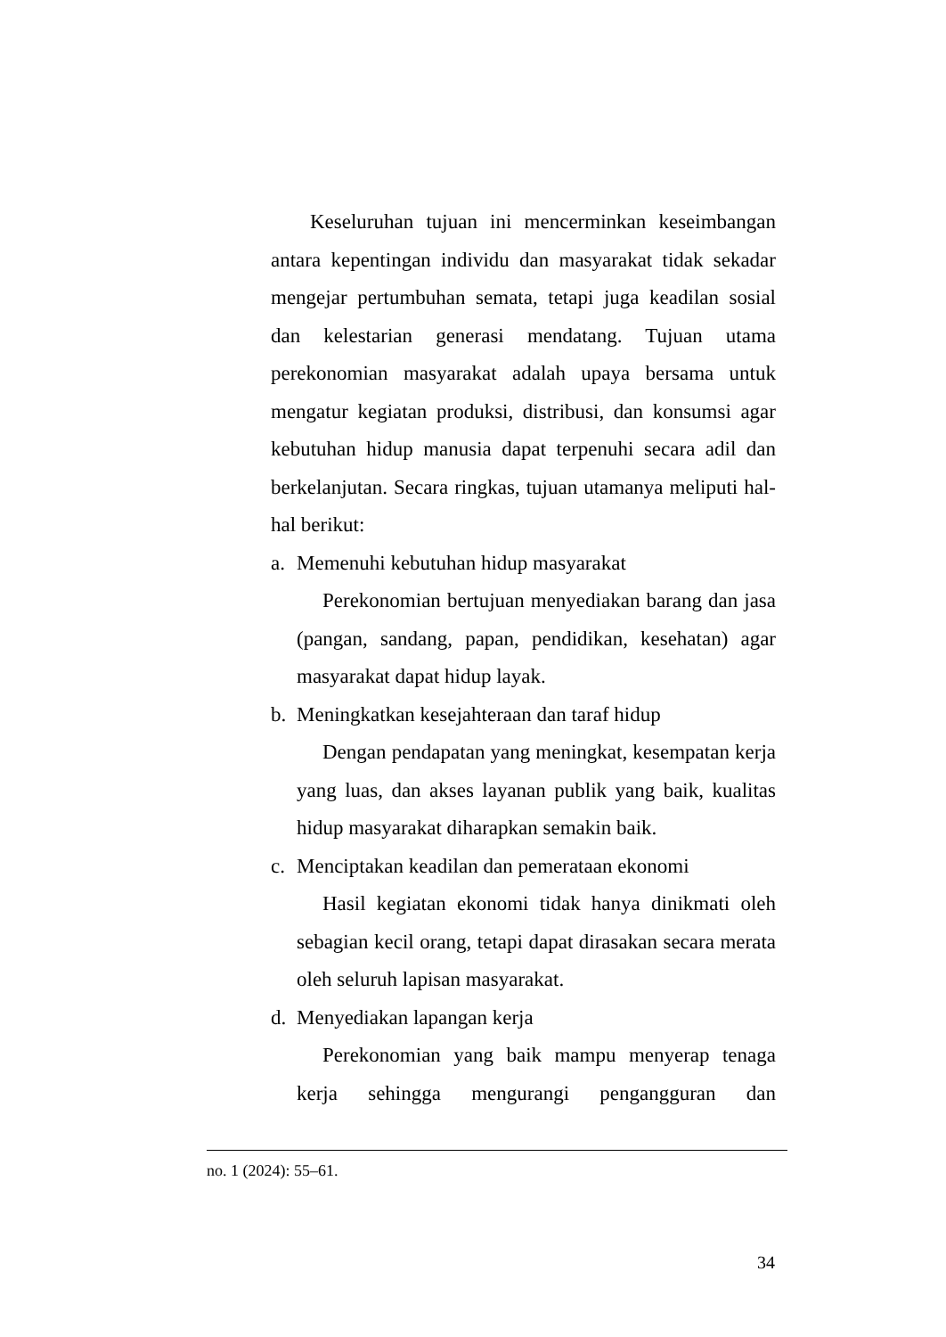Keseluruhan tujuan ini mencerminkan keseimbangan antara kepentingan individu dan masyarakat tidak sekadar mengejar pertumbuhan semata, tetapi juga keadilan sosial dan kelestarian generasi mendatang. Tujuan utama perekonomian masyarakat adalah upaya bersama untuk mengatur kegiatan produksi, distribusi, dan konsumsi agar kebutuhan hidup manusia dapat terpenuhi secara adil dan berkelanjutan. Secara ringkas, tujuan utamanya meliputi hal-hal berikut:
a. Memenuhi kebutuhan hidup masyarakat
Perekonomian bertujuan menyediakan barang dan jasa (pangan, sandang, papan, pendidikan, kesehatan) agar masyarakat dapat hidup layak.
b. Meningkatkan kesejahteraan dan taraf hidup
Dengan pendapatan yang meningkat, kesempatan kerja yang luas, dan akses layanan publik yang baik, kualitas hidup masyarakat diharapkan semakin baik.
c. Menciptakan keadilan dan pemerataan ekonomi
Hasil kegiatan ekonomi tidak hanya dinikmati oleh sebagian kecil orang, tetapi dapat dirasakan secara merata oleh seluruh lapisan masyarakat.
d. Menyediakan lapangan kerja
Perekonomian yang baik mampu menyerap tenaga kerja sehingga mengurangi pengangguran dan
no. 1 (2024): 55–61.
34